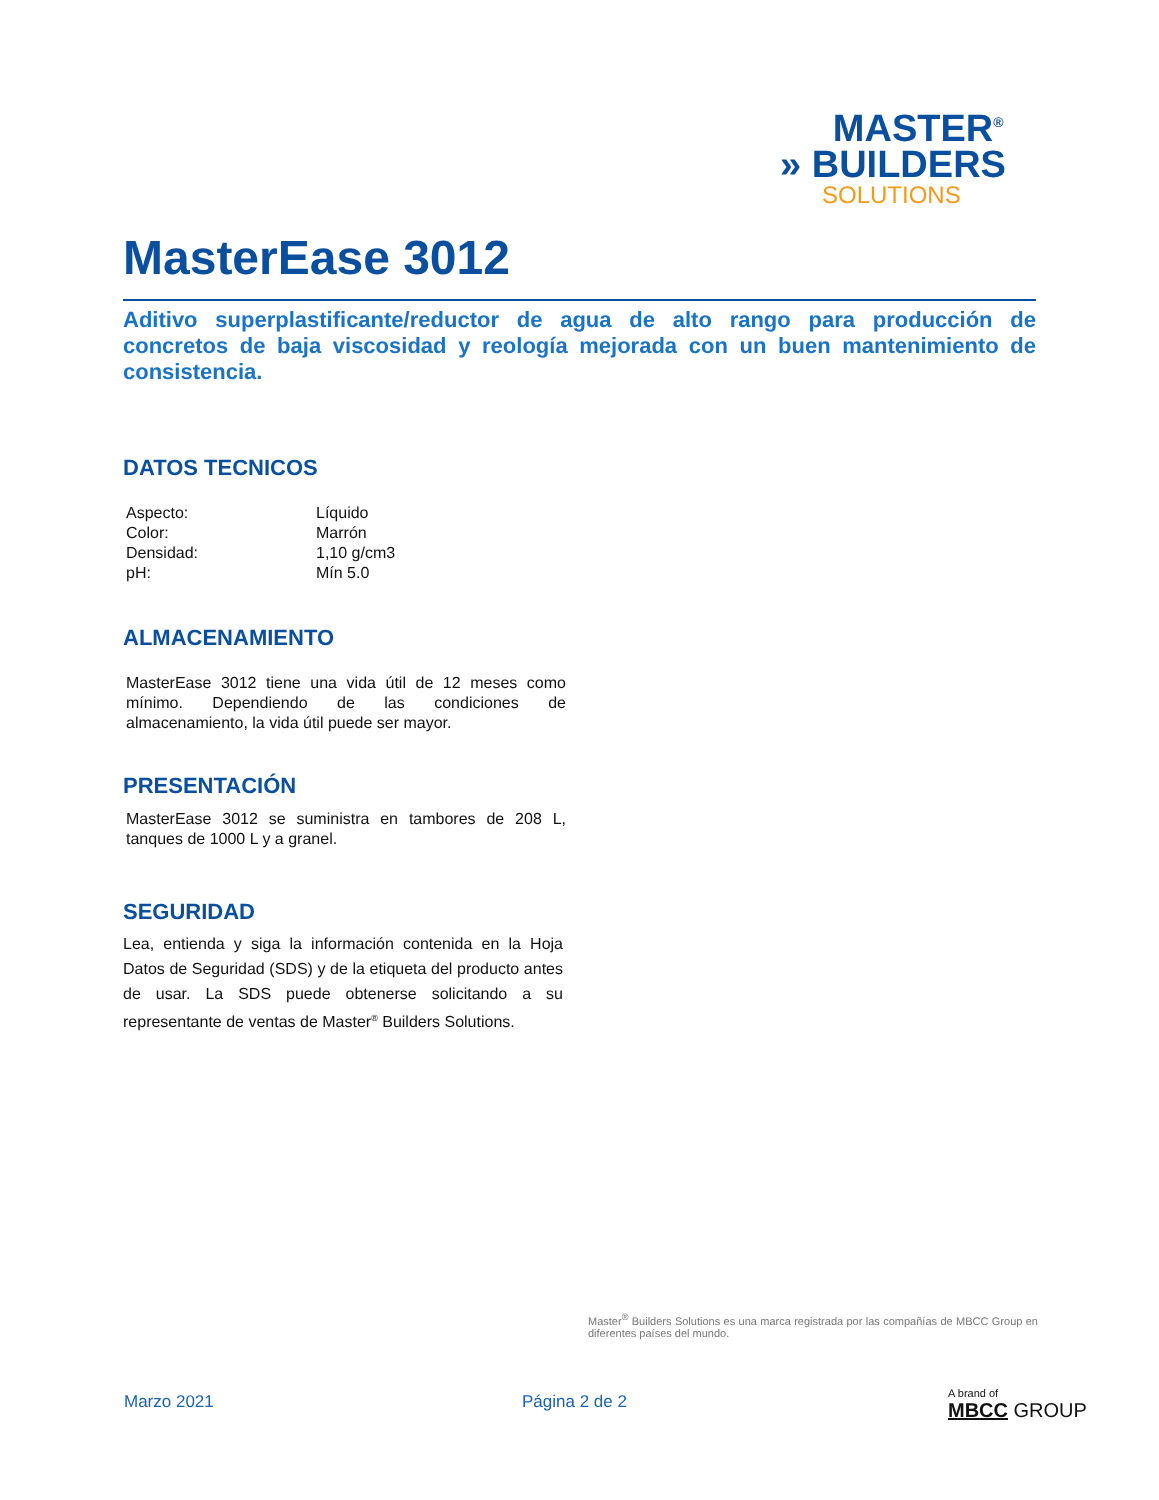MASTER<sup>®</sup>
» BUILDERS
SOLUTIONS
MasterEase 3012
Aditivo superplastificante/reductor de agua de alto rango para producción de concretos de baja viscosidad y reología mejorada con un buen mantenimiento de consistencia.
DATOS TECNICOS
| Aspecto: | Líquido |
| Color: | Marrón |
| Densidad: | 1,10 g/cm3 |
| pH: | Mín 5.0 |
ALMACENAMIENTO
MasterEase 3012 tiene una vida útil de 12 meses como mínimo. Dependiendo de las condiciones de almacenamiento, la vida útil puede ser mayor.
PRESENTACIÓN
MasterEase 3012 se suministra en tambores de 208 L, tanques de 1000 L y a granel.
SEGURIDAD
Lea, entienda y siga la información contenida en la Hoja Datos de Seguridad (SDS) y de la etiqueta del producto antes de usar. La SDS puede obtenerse solicitando a su representante de ventas de Master<sup>®</sup> Builders Solutions.
Master<sup>®</sup> Builders Solutions es una marca registrada por las compañías de MBCC Group en diferentes países del mundo.
Marzo 2021 Página 2 de 2
A brand of
MBCC GROUP